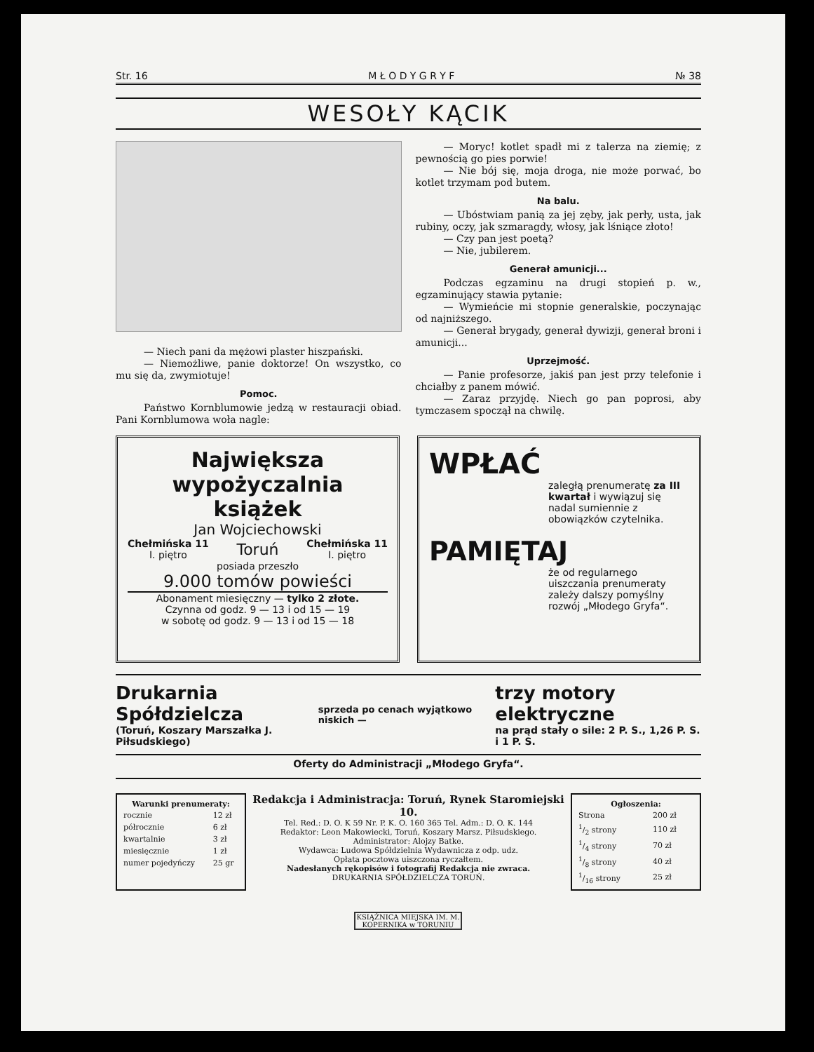Str. 16 M Ł O D Y G R Y F № 38
WESOŁY KĄCIK
— Niech pani da mężowi plaster hiszpański.
— Niemożliwe, panie doktorze! On wszystko, co mu się da, zwymiotuje!
Pomoc.
Państwo Kornblumowie jedzą w restauracji obiad. Pani Kornblumowa woła nagle:
— Moryc! kotlet spadł mi z talerza na ziemię; z pewnością go pies porwie!
— Nie bój się, moja droga, nie może porwać, bo kotlet trzymam pod butem.
Na balu.
— Ubóstwiam panią za jej zęby, jak perły, usta, jak rubiny, oczy, jak szmaragdy, włosy, jak lśniące złoto!
— Czy pan jest poetą?
— Nie, jubilerem.
Generał amunicji...
Podczas egzaminu na drugi stopień p. w., egzaminujący stawia pytanie:
— Wymieńcie mi stopnie generalskie, poczynając od najniższego.
— Generał brygady, generał dywizji, generał broni i amunicji...
Uprzejmość.
— Panie profesorze, jakiś pan jest przy telefonie i chciałby z panem mówić.
— Zaraz przyjdę. Niech go pan poprosi, aby tymczasem spoczął na chwilę.
Największa
wypożyczalnia książek
Jan Wojciechowski
Chełmińska 11
I. piętro Toruń Chełmińska 11
I. piętro
posiada przeszło
9.000 tomów powieści
Abonament miesięczny — tylko 2 złote.
Czynna od godz. 9 — 13 i od 15 — 19
w sobotę od godz. 9 — 13 i od 15 — 18
WPŁAĆ
zaległą prenumeratę za III kwartał i wywiązuj się nadal sumiennie z obowiązków czytelnika.
PAMIĘTAJ
że od regularnego uiszczania prenumeraty zależy dalszy pomyślny rozwój „Młodego Gryfa“.
Drukarnia Spółdzielcza
(Toruń, Koszary Marszałka J. Piłsudskiego)
sprzeda po cenach wyjątkowo niskich —
trzy motory elektryczne
na prąd stały o sile: 2 P. S., 1,26 P. S. i 1 P. S.
Oferty do Administracji „Młodego Gryfa“.
| Warunki prenumeraty: | |
| --- | --- |
| rocznie | 12 zł |
| półrocznie | 6 zł |
| kwartalnie | 3 zł |
| miesięcznie | 1 zł |
| numer pojedyńczy | 25 gr |
Redakcja i Administracja: Toruń, Rynek Staromiejski 10.
Tel. Red.: D. O. K 59 Nr. P. K. O. 160 365 Tel. Adm.: D. O. K. 144
Redaktor: Leon Makowiecki, Toruń, Koszary Marsz. Piłsudskiego. Administrator: Alojzy Batke.
Wydawca: Ludowa Spółdzielnia Wydawnicza z odp. udz.
Opłata pocztowa uiszczona ryczałtem.
Nadesłanych rękopisów i fotografij Redakcja nie zwraca.
DRUKARNIA SPÓŁDZIELCZA TORUŃ.
| Ogłoszenia: | |
| --- | --- |
| Strona | 200 zł |
| 1/2 strony | 110 zł |
| 1/4 strony | 70 zł |
| 1/8 strony | 40 zł |
| 1/16 strony | 25 zł |
KSIĄŻNICA MIEJSKA IM. M. KOPERNIKA w TORUNIU